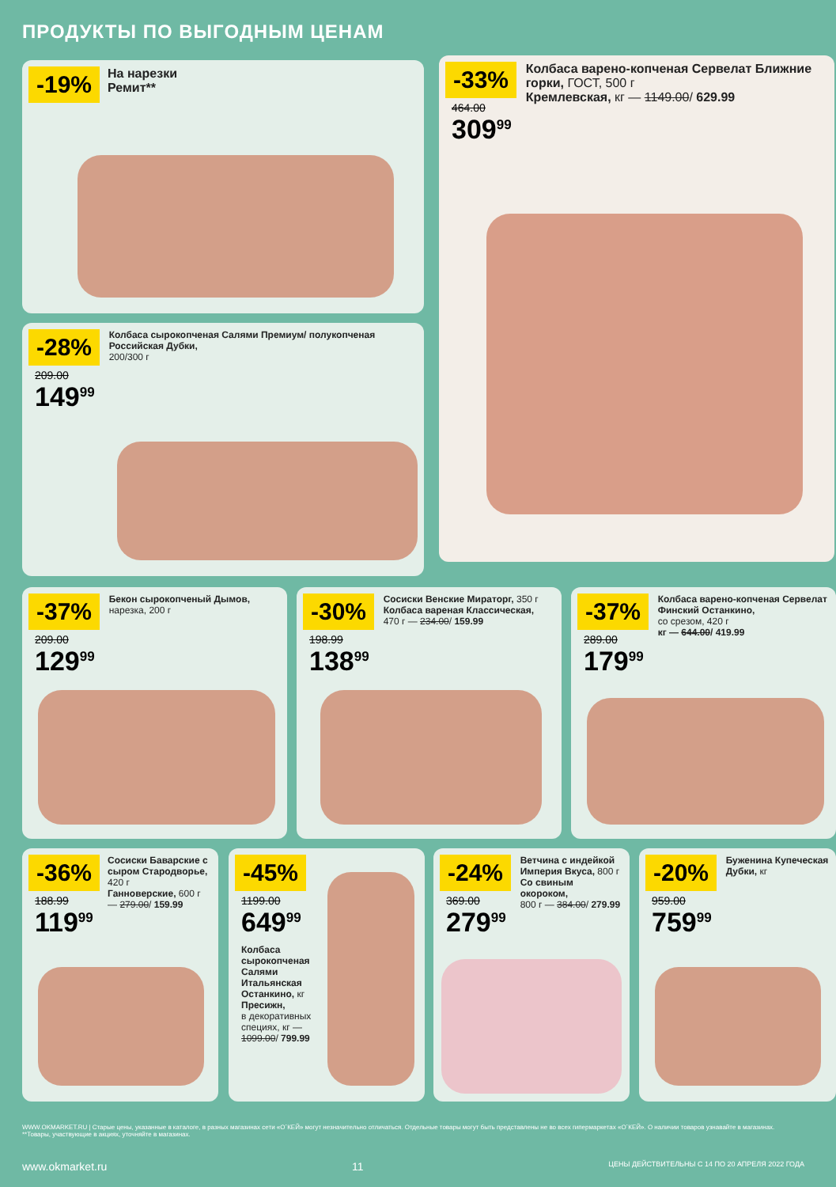ПРОДУКТЫ ПО ВЫГОДНЫМ ЦЕНАМ
-19% На нарезки
Ремит**
-33%
464.00
309<sup>99</sup>
Колбаса варено-копченая Сервелат Ближние горки, ГОСТ, 500 г
Кремлевская, кг — 1149.00/ 629.99
-28%
209.00
149<sup>99</sup>
Колбаса сырокопченая Салями Премиум/ полукопченая Российская Дубки,
200/300 г
-37%
209.00
129<sup>99</sup>
Бекон сырокопченый Дымов,
нарезка, 200 г
-30%
198.99
138<sup>99</sup>
Сосиски Венские Мираторг, 350 г
Колбаса вареная Классическая,
470 г — 234.00/ 159.99
-37%
289.00
179<sup>99</sup>
Колбаса варено-копченая Сервелат Финский Останкино,
со срезом, 420 г
кг — 644.00/ 419.99
-36%
188.99
119<sup>99</sup>
Сосиски Баварские с сыром Стародворье, 420 г
Ганноверские, 600 г — 279.00/ 159.99
-45%
1199.00
649<sup>99</sup>
Колбаса сырокопченая Салями Итальянская Останкино, кг
Пресижн,
в декоративных специях, кг — 1099.00/ 799.99
-24%
369.00
279<sup>99</sup>
Ветчина с индейкой Империя Вкуса, 800 г
Со свиным окороком,
800 г — 384.00/ 279.99
-20%
959.00
759<sup>99</sup>
Буженина Купеческая Дубки, кг
WWW.OKMARKET.RU | Старые цены, указанные в каталоге, в разных магазинах сети «О´КЕЙ» могут незначительно отличаться. Отдельные товары могут быть представлены не во всех гипермаркетах «О´КЕЙ». О наличии товаров узнавайте в магазинах.
**Товары, участвующие в акциях, уточняйте в магазинах.
www.okmarket.ru 11 ЦЕНЫ ДЕЙСТВИТЕЛЬНЫ С 14 ПО 20 АПРЕЛЯ 2022 ГОДА